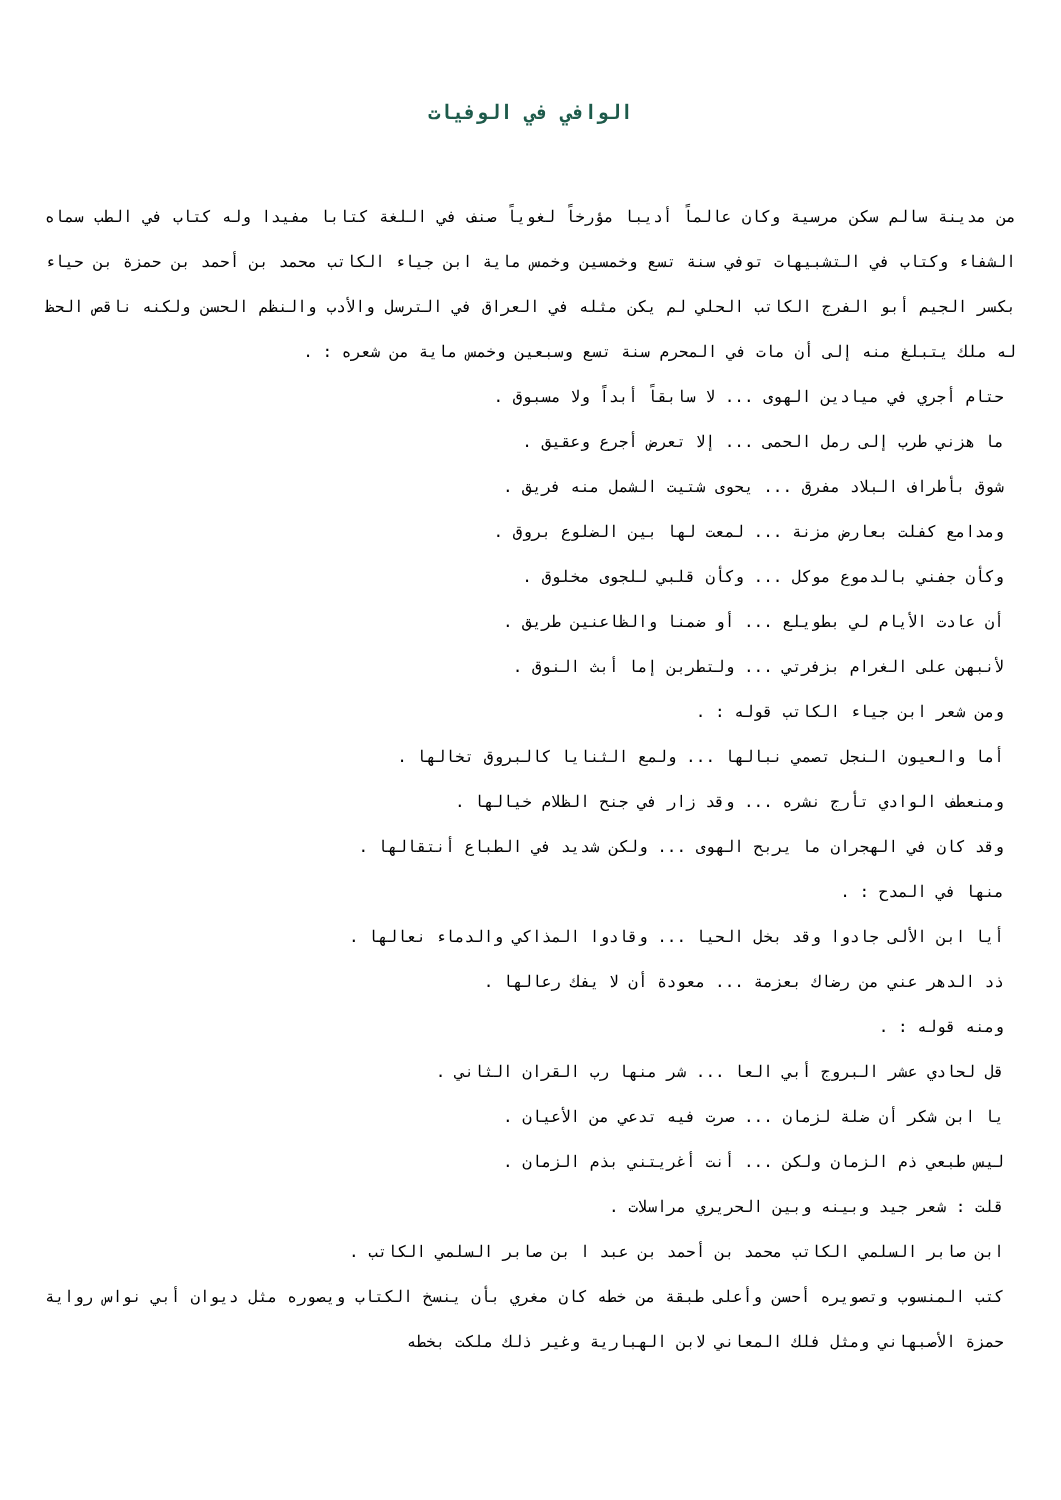الوافي في الوفيات
من مدينة سالم سكن مرسية وكان عالماً أديبا مؤرخاً لغوياً صنف في اللغة كتابا مفيدا وله كتاب في الطب سماه الشفاء وكتاب في التشبيهات توفي سنة تسع وخمسين وخمس ماية ابن جياء الكاتب محمد بن أحمد بن حمزة بن حياء بكسر الجيم أبو الفرج الكاتب الحلي لم يكن مثله في العراق في الترسل والأدب والنظم الحسن ولكنه ناقص الحظ له ملك يتبلغ منه إلى أن مات في المحرم سنة تسع وسبعين وخمس ماية من شعره : .
حتام أجري في ميادين الهوى ... لا سابقاً أبداً ولا مسبوق .
ما هزني طرب إلى رمل الحمى ... إلا تعرض أجرع وعقيق .
شوق بأطراف البلاد مفرق ... يحوى شتيت الشمل منه فريق .
ومدامع كفلت بعارض مزنة ... لمعت لها بين الضلوع بروق .
وكأن جفني بالدموع موكل ... وكأن قلبي للجوى مخلوق .
أن عادت الأيام لي بطويلع ... أو ضمنا والظاعنين طريق .
لأنبهن على الغرام بزفرتي ... ولتطربن إما أبث النوق .
ومن شعر ابن جياء الكاتب قوله : .
أما والعيون النجل تصمي نبالها ... ولمع الثنايا كالبروق تخالها .
ومنعطف الوادي تأرج نشره ... وقد زار في جنح الظلام خيالها .
وقد كان في الهجران ما يربح الهوى ... ولكن شديد في الطباع أنتقالها .
منها في المدح : .
أيا ابن الألى جادوا وقد بخل الحيا ... وقادوا المذاكي والدماء نعالها .
ذد الدهر عني من رضاك بعزمة ... معودة أن لا يفك رعالها .
ومنه قوله : .
قل لحادي عشر البروج أبي العا ... شر منها رب القران الثاني .
يا ابن شكر أن ضلة لزمان ... صرت فيه تدعي من الأعيان .
ليس طبعي ذم الزمان ولكن ... أنت أغريتني بذم الزمان .
قلت : شعر جيد وبينه وبين الحريري مراسلات .
ابن صابر السلمي الكاتب محمد بن أحمد بن عبد ا بن صابر السلمي الكاتب .
كتب المنسوب وتصويره أحسن وأعلى طبقة من خطه كان مغري بأن ينسخ الكتاب ويصوره مثل ديوان أبي نواس رواية حمزة الأصبهاني ومثل فلك المعاني لابن الهبارية وغير ذلك ملكت بخطه